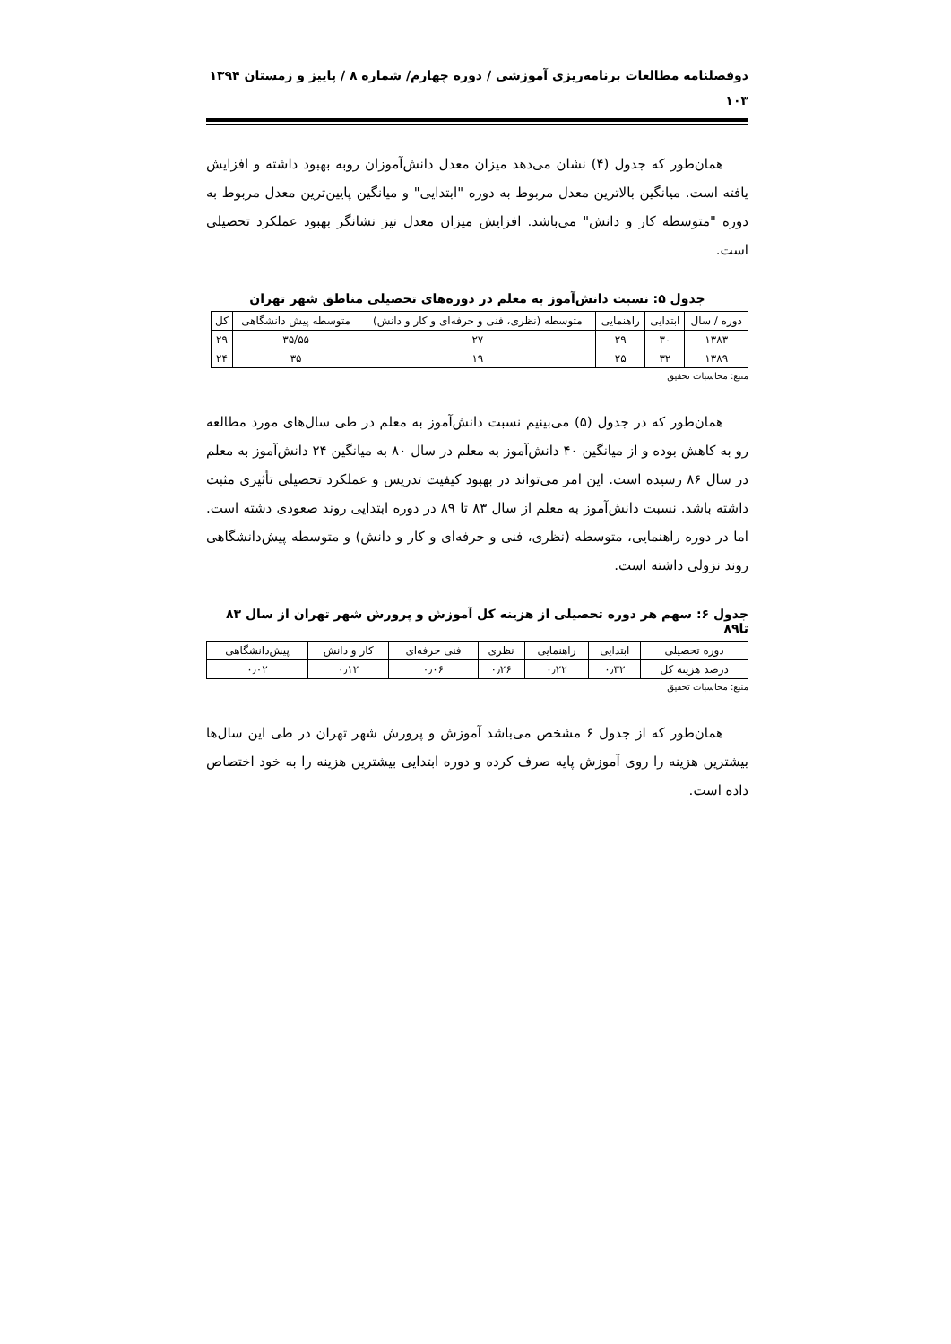دوفصلنامه مطالعات برنامه‌ریزی آموزشی / دوره چهارم/ شماره ۸ / پاییز و زمستان ۱۳۹۴
۱۰۳
همان‌طور که جدول (۴) نشان می‌دهد میزان معدل دانش‌آموزان روبه بهبود داشته و افزایش یافته است. میانگین بالاترین معدل مربوط به دوره "ابتدایی" و میانگین پایین‌ترین معدل مربوط به دوره "متوسطه کار و دانش" می‌باشد. افزایش میزان معدل نیز نشانگر بهبود عملکرد تحصیلی است.
جدول ۵: نسبت دانش‌آموز به معلم در دوره‌های تحصیلی مناطق شهر تهران
| دوره / سال | ابتدایی | راهنمایی | متوسطه (نظری، فنی و حرفه‌ای و کار و دانش) | متوسطه پیش دانشگاهی | کل |
| --- | --- | --- | --- | --- | --- |
| ۱۳۸۳ | ۳۰ | ۲۹ | ۲۷ | ۳۵/۵۵ | ۲۹ |
| ۱۳۸۹ | ۳۲ | ۲۵ | ۱۹ | ۳۵ | ۲۴ |
منبع: محاسبات تحقیق
همان‌طور که در جدول (۵) می‌بینیم نسبت دانش‌آموز به معلم در طی سال‌های مورد مطالعه رو به کاهش بوده و از میانگین ۴۰ دانش‌آموز به معلم در سال ۸۰ به میانگین ۲۴ دانش‌آموز به معلم در سال ۸۶ رسیده است. این امر می‌تواند در بهبود کیفیت تدریس و عملکرد تحصیلی تأثیری مثبت داشته باشد. نسبت دانش‌آموز به معلم از سال ۸۳ تا ۸۹ در دوره ابتدایی روند صعودی دشته است. اما در دوره راهنمایی، متوسطه (نظری، فنی و حرفه‌ای و کار و دانش) و متوسطه پیش‌دانشگاهی روند نزولی داشته است.
جدول ۶: سهم هر دوره تحصیلی از هزینه کل آموزش و پرورش شهر تهران از سال ۸۳ تا۸۹
| دوره تحصیلی | ابتدایی | راهنمایی | نظری | فنی حرفه‌ای | کار و دانش | پیش‌دانشگاهی |
| --- | --- | --- | --- | --- | --- | --- |
| درصد هزینه کل | ۰٫۳۲ | ۰٫۲۲ | ۰٫۲۶ | ۰٫۰۶ | ۰٫۱۲ | ۰٫۰۲ |
منبع: محاسبات تحقیق
همان‌طور که از جدول ۶ مشخص می‌باشد آموزش و پرورش شهر تهران در طی این سال‌ها بیشترین هزینه را روی آموزش پایه صرف کرده و دوره ابتدایی بیشترین هزینه را به خود اختصاص داده است.